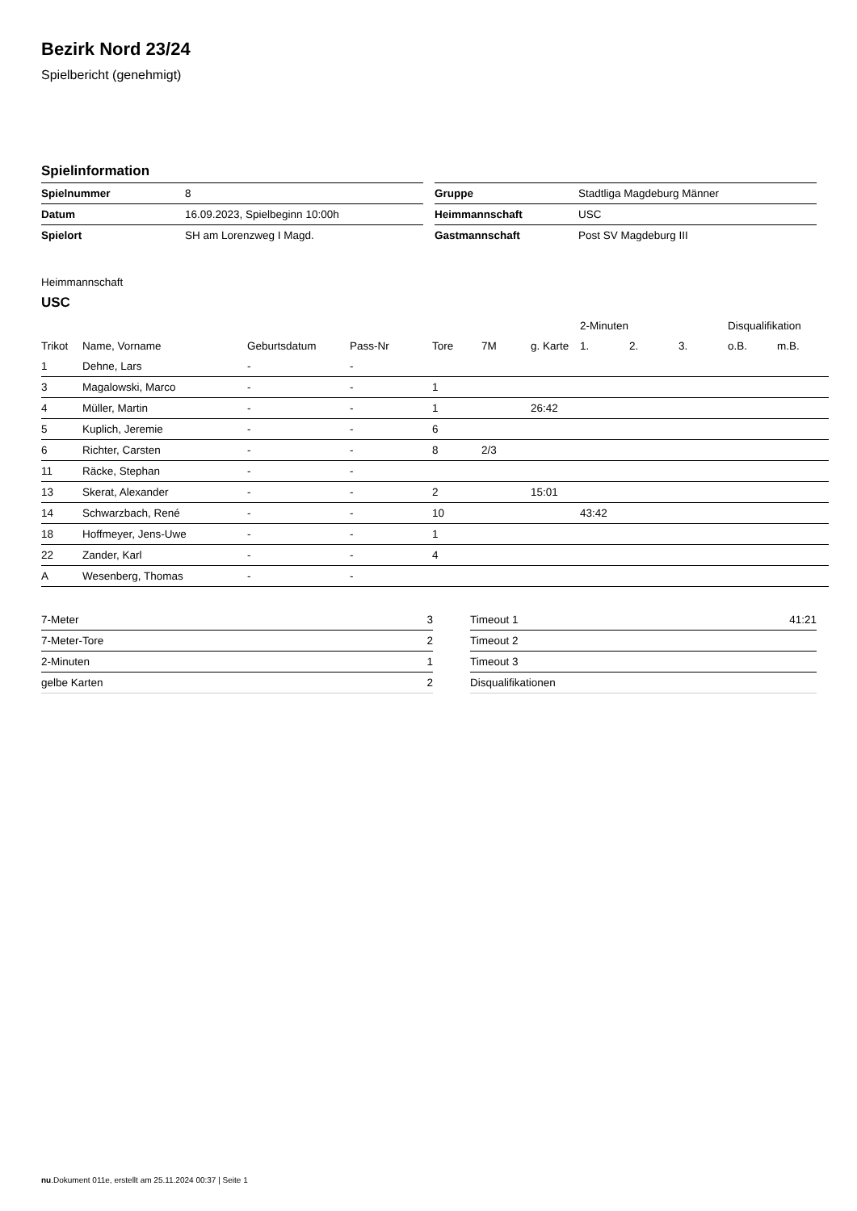Bezirk Nord 23/24
Spielbericht (genehmigt)
Spielinformation
| Spielnummer | 8 |
| Datum | 16.09.2023, Spielbeginn 10:00h |
| Spielort | SH am Lorenzweg I Magd. |
| Gruppe | Stadtliga Magdeburg Männer |
| Heimmannschaft | USC |
| Gastmannschaft | Post SV Magdeburg III |
Heimmannschaft
USC
| | | | | | | | 2-Minuten | | | Disqualifikation | |
| Trikot | Name, Vorname | Geburtsdatum | Pass-Nr | Tore | 7M | g. Karte | 1. | 2. | 3. | o.B. | m.B. |
| 1 | Dehne, Lars | - | - | | | | | | | | |
| 3 | Magalowski, Marco | - | - | 1 | | | | | | | |
| 4 | Müller, Martin | - | - | 1 | | 26:42 | | | | | |
| 5 | Kuplich, Jeremie | - | - | 6 | | | | | | | |
| 6 | Richter, Carsten | - | - | 8 | 2/3 | | | | | | |
| 11 | Räcke, Stephan | - | - | | | | | | | | |
| 13 | Skerat, Alexander | - | - | 2 | | 15:01 | | | | | |
| 14 | Schwarzbach, René | - | - | 10 | | | 43:42 | | | | |
| 18 | Hoffmeyer, Jens-Uwe | - | - | 1 | | | | | | | |
| 22 | Zander, Karl | - | - | 4 | | | | | | | |
| A | Wesenberg, Thomas | - | - | | | | | | | | |
| 7-Meter | 3 |
| 7-Meter-Tore | 2 |
| 2-Minuten | 1 |
| gelbe Karten | 2 |
| Timeout 1 | 41:21 |
| Timeout 2 | |
| Timeout 3 | |
| Disqualifikationen | |
nu.Dokument 011e, erstellt am 25.11.2024 00:37 | Seite 1